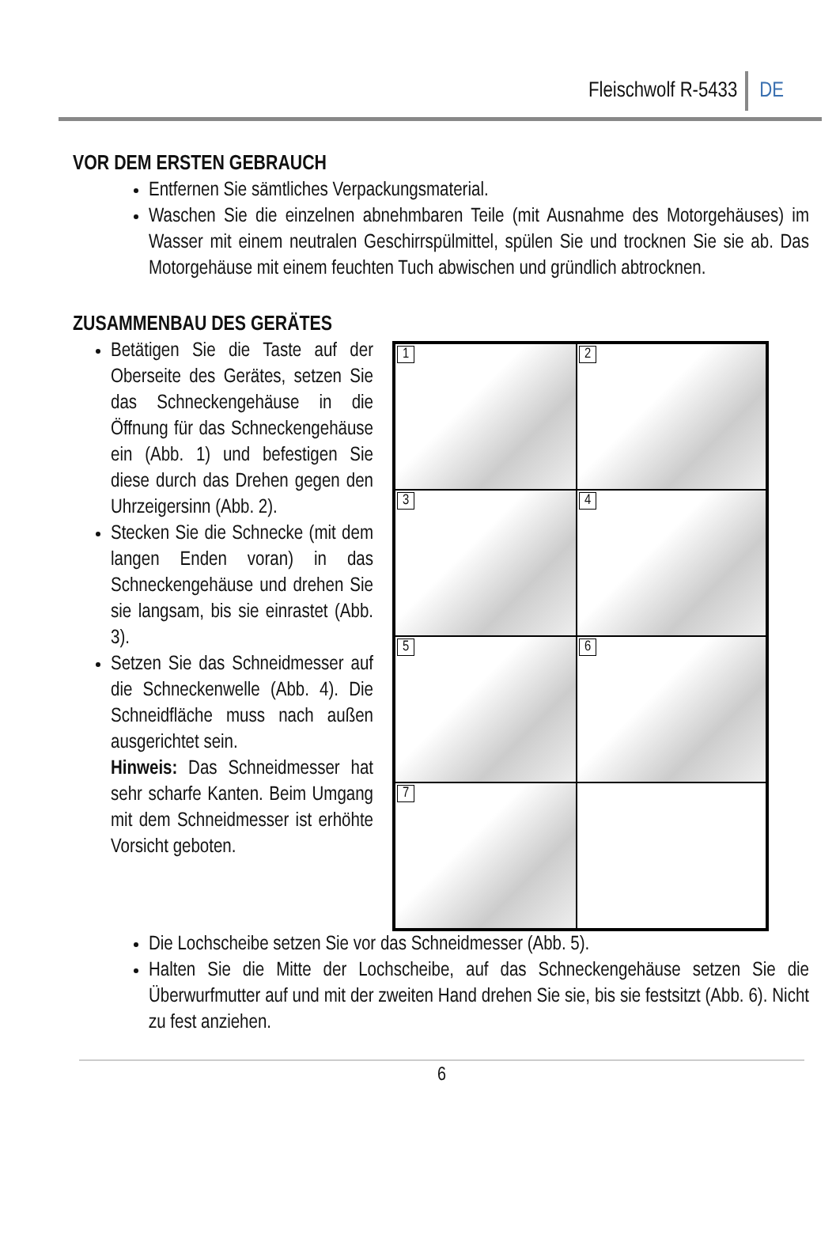Fleischwolf R-5433 DE
VOR DEM ERSTEN GEBRAUCH
Entfernen Sie sämtliches Verpackungsmaterial.
Waschen Sie die einzelnen abnehmbaren Teile (mit Ausnahme des Motorgehäuses) im Wasser mit einem neutralen Geschirrspülmittel, spülen Sie und trocknen Sie sie ab. Das Motorgehäuse mit einem feuchten Tuch abwischen und gründlich abtrocknen.
ZUSAMMENBAU DES GERÄTES
Betätigen Sie die Taste auf der Oberseite des Gerätes, setzen Sie das Schneckengehäuse in die Öffnung für das Schneckengehäuse ein (Abb. 1) und befestigen Sie diese durch das Drehen gegen den Uhrzeigersinn (Abb. 2).
Stecken Sie die Schnecke (mit dem langen Enden voran) in das Schneckengehäuse und drehen Sie sie langsam, bis sie einrastet (Abb. 3).
Setzen Sie das Schneidmesser auf die Schneckenwelle (Abb. 4). Die Schneidfläche muss nach außen ausgerichtet sein.
Hinweis: Das Schneidmesser hat sehr scharfe Kanten. Beim Umgang mit dem Schneidmesser ist erhöhte Vorsicht geboten.
1
2
3
4
5
6
7
Die Lochscheibe setzen Sie vor das Schneidmesser (Abb. 5).
Halten Sie die Mitte der Lochscheibe, auf das Schneckengehäuse setzen Sie die Überwurfmutter auf und mit der zweiten Hand drehen Sie sie, bis sie festsitzt (Abb. 6). Nicht zu fest anziehen.
6